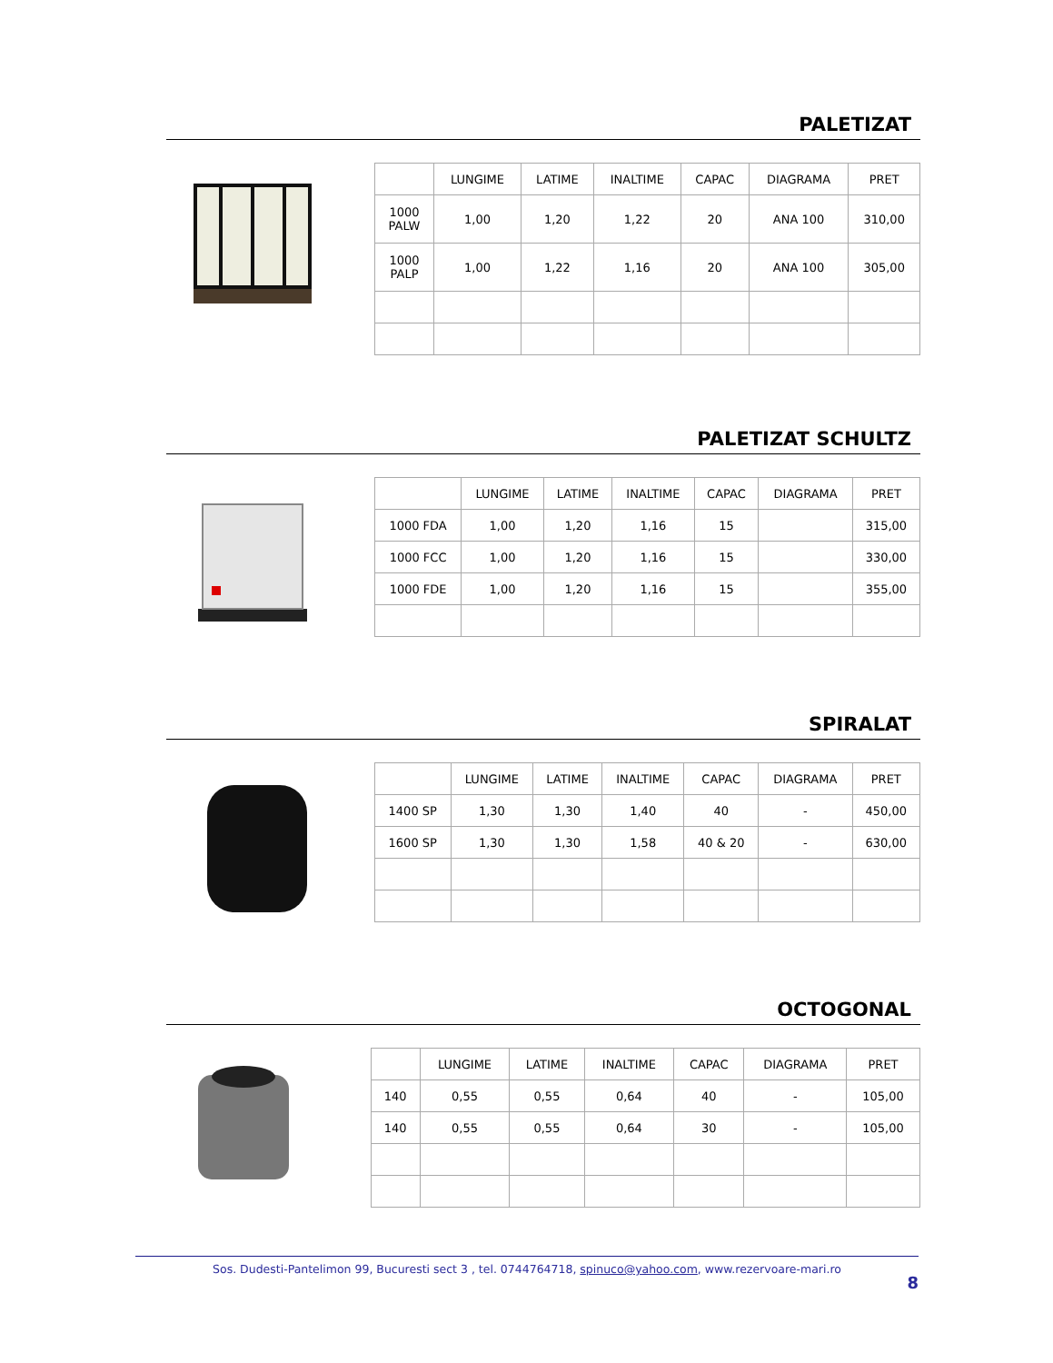PALETIZAT
| | LUNGIME | LATIME | INALTIME | CAPAC | DIAGRAMA | PRET |
| 1000 PALW | 1,00 | 1,20 | 1,22 | 20 | ANA 100 | 310,00 |
| 1000 PALP | 1,00 | 1,22 | 1,16 | 20 | ANA 100 | 305,00 |
PALETIZAT SCHULTZ
| | LUNGIME | LATIME | INALTIME | CAPAC | DIAGRAMA | PRET |
| 1000 FDA | 1,00 | 1,20 | 1,16 | 15 | | 315,00 |
| 1000 FCC | 1,00 | 1,20 | 1,16 | 15 | | 330,00 |
| 1000 FDE | 1,00 | 1,20 | 1,16 | 15 | | 355,00 |
SPIRALAT
| | LUNGIME | LATIME | INALTIME | CAPAC | DIAGRAMA | PRET |
| 1400 SP | 1,30 | 1,30 | 1,40 | 40 | - | 450,00 |
| 1600 SP | 1,30 | 1,30 | 1,58 | 40 & 20 | - | 630,00 |
OCTOGONAL
| | LUNGIME | LATIME | INALTIME | CAPAC | DIAGRAMA | PRET |
| 140 | 0,55 | 0,55 | 0,64 | 40 | - | 105,00 |
| 140 | 0,55 | 0,55 | 0,64 | 30 | - | 105,00 |
Sos. Dudesti-Pantelimon 99, Bucuresti sect 3 , tel. 0744764718, spinuco@yahoo.com, www.rezervoare-mari.ro
8